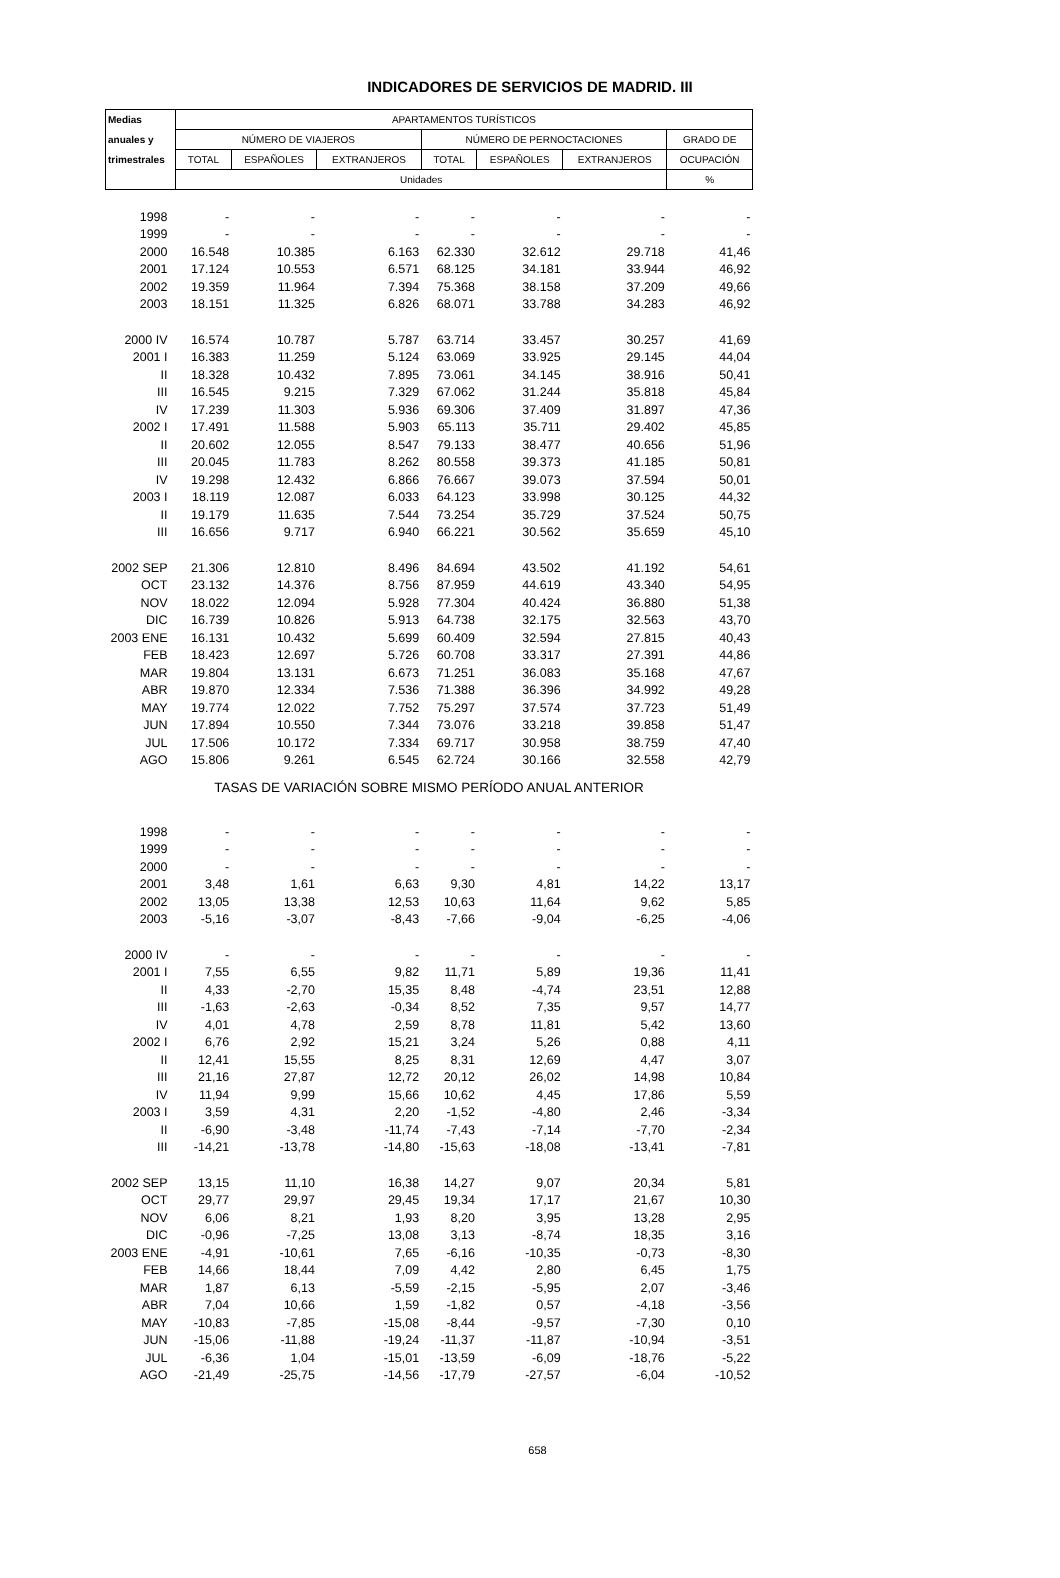INDICADORES DE SERVICIOS DE MADRID. III
| Medias | APARTAMENTOS TURÍSTICOS | | | | | | |
| --- | --- | --- | --- | --- | --- | --- | --- |
| anuales y | NÚMERO DE VIAJEROS | | | NÚMERO DE PERNOCTACIONES | | | GRADO DE |
| trimestrales | TOTAL | ESPAÑOLES | EXTRANJEROS | TOTAL | ESPAÑOLES | EXTRANJEROS | OCUPACIÓN |
| | Unidades | | | | | | % |
| 1998 | - | - | - | - | - | - | - |
| 1999 | - | - | - | - | - | - | - |
| 2000 | 16.548 | 10.385 | 6.163 | 62.330 | 32.612 | 29.718 | 41,46 |
| 2001 | 17.124 | 10.553 | 6.571 | 68.125 | 34.181 | 33.944 | 46,92 |
| 2002 | 19.359 | 11.964 | 7.394 | 75.368 | 38.158 | 37.209 | 49,66 |
| 2003 | 18.151 | 11.325 | 6.826 | 68.071 | 33.788 | 34.283 | 46,92 |
| 2000 IV | 16.574 | 10.787 | 5.787 | 63.714 | 33.457 | 30.257 | 41,69 |
| 2001 I | 16.383 | 11.259 | 5.124 | 63.069 | 33.925 | 29.145 | 44,04 |
| II | 18.328 | 10.432 | 7.895 | 73.061 | 34.145 | 38.916 | 50,41 |
| III | 16.545 | 9.215 | 7.329 | 67.062 | 31.244 | 35.818 | 45,84 |
| IV | 17.239 | 11.303 | 5.936 | 69.306 | 37.409 | 31.897 | 47,36 |
| 2002 I | 17.491 | 11.588 | 5.903 | 65.113 | 35.711 | 29.402 | 45,85 |
| II | 20.602 | 12.055 | 8.547 | 79.133 | 38.477 | 40.656 | 51,96 |
| III | 20.045 | 11.783 | 8.262 | 80.558 | 39.373 | 41.185 | 50,81 |
| IV | 19.298 | 12.432 | 6.866 | 76.667 | 39.073 | 37.594 | 50,01 |
| 2003 I | 18.119 | 12.087 | 6.033 | 64.123 | 33.998 | 30.125 | 44,32 |
| II | 19.179 | 11.635 | 7.544 | 73.254 | 35.729 | 37.524 | 50,75 |
| III | 16.656 | 9.717 | 6.940 | 66.221 | 30.562 | 35.659 | 45,10 |
| 2002 SEP | 21.306 | 12.810 | 8.496 | 84.694 | 43.502 | 41.192 | 54,61 |
| OCT | 23.132 | 14.376 | 8.756 | 87.959 | 44.619 | 43.340 | 54,95 |
| NOV | 18.022 | 12.094 | 5.928 | 77.304 | 40.424 | 36.880 | 51,38 |
| DIC | 16.739 | 10.826 | 5.913 | 64.738 | 32.175 | 32.563 | 43,70 |
| 2003 ENE | 16.131 | 10.432 | 5.699 | 60.409 | 32.594 | 27.815 | 40,43 |
| FEB | 18.423 | 12.697 | 5.726 | 60.708 | 33.317 | 27.391 | 44,86 |
| MAR | 19.804 | 13.131 | 6.673 | 71.251 | 36.083 | 35.168 | 47,67 |
| ABR | 19.870 | 12.334 | 7.536 | 71.388 | 36.396 | 34.992 | 49,28 |
| MAY | 19.774 | 12.022 | 7.752 | 75.297 | 37.574 | 37.723 | 51,49 |
| JUN | 17.894 | 10.550 | 7.344 | 73.076 | 33.218 | 39.858 | 51,47 |
| JUL | 17.506 | 10.172 | 7.334 | 69.717 | 30.958 | 38.759 | 47,40 |
| AGO | 15.806 | 9.261 | 6.545 | 62.724 | 30.166 | 32.558 | 42,79 |
| TASAS DE VARIACIÓN SOBRE MISMO PERÍODO ANUAL ANTERIOR | | | | | | | |
| 1998 | - | - | - | - | - | - | - |
| 1999 | - | - | - | - | - | - | - |
| 2000 | - | - | - | - | - | - | - |
| 2001 | 3,48 | 1,61 | 6,63 | 9,30 | 4,81 | 14,22 | 13,17 |
| 2002 | 13,05 | 13,38 | 12,53 | 10,63 | 11,64 | 9,62 | 5,85 |
| 2003 | -5,16 | -3,07 | -8,43 | -7,66 | -9,04 | -6,25 | -4,06 |
| 2000 IV | - | - | - | - | - | - | - |
| 2001 I | 7,55 | 6,55 | 9,82 | 11,71 | 5,89 | 19,36 | 11,41 |
| II | 4,33 | -2,70 | 15,35 | 8,48 | -4,74 | 23,51 | 12,88 |
| III | -1,63 | -2,63 | -0,34 | 8,52 | 7,35 | 9,57 | 14,77 |
| IV | 4,01 | 4,78 | 2,59 | 8,78 | 11,81 | 5,42 | 13,60 |
| 2002 I | 6,76 | 2,92 | 15,21 | 3,24 | 5,26 | 0,88 | 4,11 |
| II | 12,41 | 15,55 | 8,25 | 8,31 | 12,69 | 4,47 | 3,07 |
| III | 21,16 | 27,87 | 12,72 | 20,12 | 26,02 | 14,98 | 10,84 |
| IV | 11,94 | 9,99 | 15,66 | 10,62 | 4,45 | 17,86 | 5,59 |
| 2003 I | 3,59 | 4,31 | 2,20 | -1,52 | -4,80 | 2,46 | -3,34 |
| II | -6,90 | -3,48 | -11,74 | -7,43 | -7,14 | -7,70 | -2,34 |
| III | -14,21 | -13,78 | -14,80 | -15,63 | -18,08 | -13,41 | -7,81 |
| 2002 SEP | 13,15 | 11,10 | 16,38 | 14,27 | 9,07 | 20,34 | 5,81 |
| OCT | 29,77 | 29,97 | 29,45 | 19,34 | 17,17 | 21,67 | 10,30 |
| NOV | 6,06 | 8,21 | 1,93 | 8,20 | 3,95 | 13,28 | 2,95 |
| DIC | -0,96 | -7,25 | 13,08 | 3,13 | -8,74 | 18,35 | 3,16 |
| 2003 ENE | -4,91 | -10,61 | 7,65 | -6,16 | -10,35 | -0,73 | -8,30 |
| FEB | 14,66 | 18,44 | 7,09 | 4,42 | 2,80 | 6,45 | 1,75 |
| MAR | 1,87 | 6,13 | -5,59 | -2,15 | -5,95 | 2,07 | -3,46 |
| ABR | 7,04 | 10,66 | 1,59 | -1,82 | 0,57 | -4,18 | -3,56 |
| MAY | -10,83 | -7,85 | -15,08 | -8,44 | -9,57 | -7,30 | 0,10 |
| JUN | -15,06 | -11,88 | -19,24 | -11,37 | -11,87 | -10,94 | -3,51 |
| JUL | -6,36 | 1,04 | -15,01 | -13,59 | -6,09 | -18,76 | -5,22 |
| AGO | -21,49 | -25,75 | -14,56 | -17,79 | -27,57 | -6,04 | -10,52 |
658